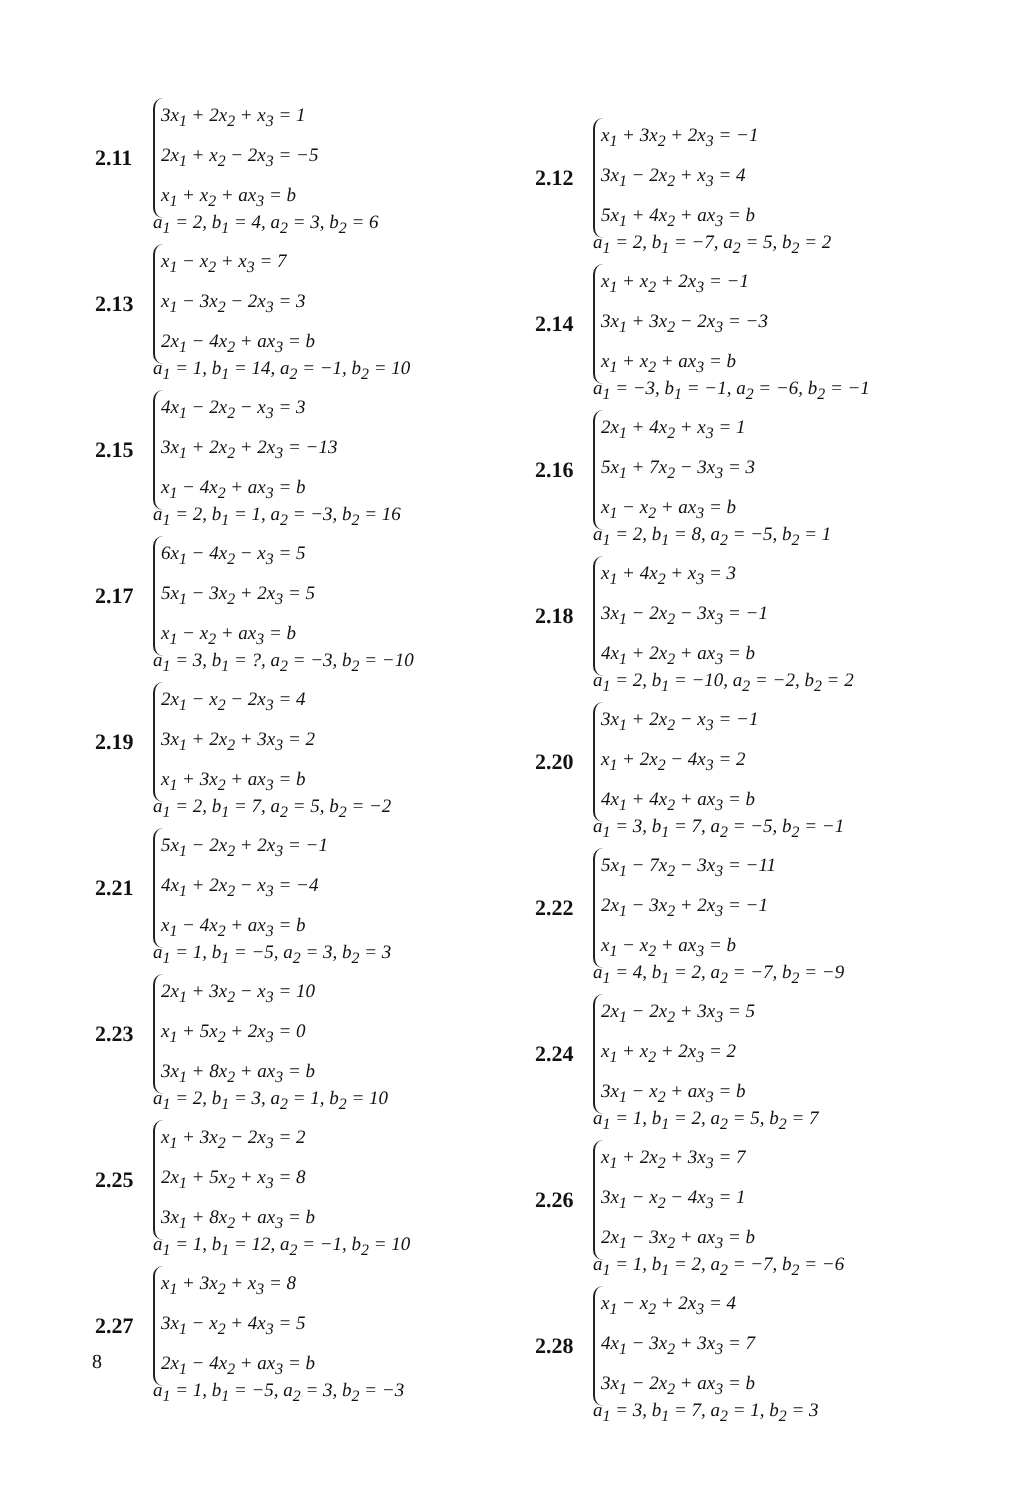2.11
3x<sub>1</sub> + 2x<sub>2</sub> + x<sub>3</sub> = 1
2x<sub>1</sub> + x<sub>2</sub> − 2x<sub>3</sub> = −5
x<sub>1</sub> + x<sub>2</sub> + ax<sub>3</sub> = b
a<sub>1</sub> = 2, b<sub>1</sub> = 4, a<sub>2</sub> = 3, b<sub>2</sub> = 6
2.13
x<sub>1</sub> − x<sub>2</sub> + x<sub>3</sub> = 7
x<sub>1</sub> − 3x<sub>2</sub> − 2x<sub>3</sub> = 3
2x<sub>1</sub> − 4x<sub>2</sub> + ax<sub>3</sub> = b
a<sub>1</sub> = 1, b<sub>1</sub> = 14, a<sub>2</sub> = −1, b<sub>2</sub> = 10
2.15
4x<sub>1</sub> − 2x<sub>2</sub> − x<sub>3</sub> = 3
3x<sub>1</sub> + 2x<sub>2</sub> + 2x<sub>3</sub> = −13
x<sub>1</sub> − 4x<sub>2</sub> + ax<sub>3</sub> = b
a<sub>1</sub> = 2, b<sub>1</sub> = 1, a<sub>2</sub> = −3, b<sub>2</sub> = 16
2.17
6x<sub>1</sub> − 4x<sub>2</sub> − x<sub>3</sub> = 5
5x<sub>1</sub> − 3x<sub>2</sub> + 2x<sub>3</sub> = 5
x<sub>1</sub> − x<sub>2</sub> + ax<sub>3</sub> = b
a<sub>1</sub> = 3, b<sub>1</sub> = ?, a<sub>2</sub> = −3, b<sub>2</sub> = −10
2.19
2x<sub>1</sub> − x<sub>2</sub> − 2x<sub>3</sub> = 4
3x<sub>1</sub> + 2x<sub>2</sub> + 3x<sub>3</sub> = 2
x<sub>1</sub> + 3x<sub>2</sub> + ax<sub>3</sub> = b
a<sub>1</sub> = 2, b<sub>1</sub> = 7, a<sub>2</sub> = 5, b<sub>2</sub> = −2
2.21
5x<sub>1</sub> − 2x<sub>2</sub> + 2x<sub>3</sub> = −1
4x<sub>1</sub> + 2x<sub>2</sub> − x<sub>3</sub> = −4
x<sub>1</sub> − 4x<sub>2</sub> + ax<sub>3</sub> = b
a<sub>1</sub> = 1, b<sub>1</sub> = −5, a<sub>2</sub> = 3, b<sub>2</sub> = 3
2.23
2x<sub>1</sub> + 3x<sub>2</sub> − x<sub>3</sub> = 10
x<sub>1</sub> + 5x<sub>2</sub> + 2x<sub>3</sub> = 0
3x<sub>1</sub> + 8x<sub>2</sub> + ax<sub>3</sub> = b
a<sub>1</sub> = 2, b<sub>1</sub> = 3, a<sub>2</sub> = 1, b<sub>2</sub> = 10
2.25
x<sub>1</sub> + 3x<sub>2</sub> − 2x<sub>3</sub> = 2
2x<sub>1</sub> + 5x<sub>2</sub> + x<sub>3</sub> = 8
3x<sub>1</sub> + 8x<sub>2</sub> + ax<sub>3</sub> = b
a<sub>1</sub> = 1, b<sub>1</sub> = 12, a<sub>2</sub> = −1, b<sub>2</sub> = 10
2.27
x<sub>1</sub> + 3x<sub>2</sub> + x<sub>3</sub> = 8
3x<sub>1</sub> − x<sub>2</sub> + 4x<sub>3</sub> = 5
2x<sub>1</sub> − 4x<sub>2</sub> + ax<sub>3</sub> = b
a<sub>1</sub> = 1, b<sub>1</sub> = −5, a<sub>2</sub> = 3, b<sub>2</sub> = −3
2.12
x<sub>1</sub> + 3x<sub>2</sub> + 2x<sub>3</sub> = −1
3x<sub>1</sub> − 2x<sub>2</sub> + x<sub>3</sub> = 4
5x<sub>1</sub> + 4x<sub>2</sub> + ax<sub>3</sub> = b
a<sub>1</sub> = 2, b<sub>1</sub> = −7, a<sub>2</sub> = 5, b<sub>2</sub> = 2
2.14
x<sub>1</sub> + x<sub>2</sub> + 2x<sub>3</sub> = −1
3x<sub>1</sub> + 3x<sub>2</sub> − 2x<sub>3</sub> = −3
x<sub>1</sub> + x<sub>2</sub> + ax<sub>3</sub> = b
a<sub>1</sub> = −3, b<sub>1</sub> = −1, a<sub>2</sub> = −6, b<sub>2</sub> = −1
2.16
2x<sub>1</sub> + 4x<sub>2</sub> + x<sub>3</sub> = 1
5x<sub>1</sub> + 7x<sub>2</sub> − 3x<sub>3</sub> = 3
x<sub>1</sub> − x<sub>2</sub> + ax<sub>3</sub> = b
a<sub>1</sub> = 2, b<sub>1</sub> = 8, a<sub>2</sub> = −5, b<sub>2</sub> = 1
2.18
x<sub>1</sub> + 4x<sub>2</sub> + x<sub>3</sub> = 3
3x<sub>1</sub> − 2x<sub>2</sub> − 3x<sub>3</sub> = −1
4x<sub>1</sub> + 2x<sub>2</sub> + ax<sub>3</sub> = b
a<sub>1</sub> = 2, b<sub>1</sub> = −10, a<sub>2</sub> = −2, b<sub>2</sub> = 2
2.20
3x<sub>1</sub> + 2x<sub>2</sub> − x<sub>3</sub> = −1
x<sub>1</sub> + 2x<sub>2</sub> − 4x<sub>3</sub> = 2
4x<sub>1</sub> + 4x<sub>2</sub> + ax<sub>3</sub> = b
a<sub>1</sub> = 3, b<sub>1</sub> = 7, a<sub>2</sub> = −5, b<sub>2</sub> = −1
2.22
5x<sub>1</sub> − 7x<sub>2</sub> − 3x<sub>3</sub> = −11
2x<sub>1</sub> − 3x<sub>2</sub> + 2x<sub>3</sub> = −1
x<sub>1</sub> − x<sub>2</sub> + ax<sub>3</sub> = b
a<sub>1</sub> = 4, b<sub>1</sub> = 2, a<sub>2</sub> = −7, b<sub>2</sub> = −9
2.24
2x<sub>1</sub> − 2x<sub>2</sub> + 3x<sub>3</sub> = 5
x<sub>1</sub> + x<sub>2</sub> + 2x<sub>3</sub> = 2
3x<sub>1</sub> − x<sub>2</sub> + ax<sub>3</sub> = b
a<sub>1</sub> = 1, b<sub>1</sub> = 2, a<sub>2</sub> = 5, b<sub>2</sub> = 7
2.26
x<sub>1</sub> + 2x<sub>2</sub> + 3x<sub>3</sub> = 7
3x<sub>1</sub> − x<sub>2</sub> − 4x<sub>3</sub> = 1
2x<sub>1</sub> − 3x<sub>2</sub> + ax<sub>3</sub> = b
a<sub>1</sub> = 1, b<sub>1</sub> = 2, a<sub>2</sub> = −7, b<sub>2</sub> = −6
2.28
x<sub>1</sub> − x<sub>2</sub> + 2x<sub>3</sub> = 4
4x<sub>1</sub> − 3x<sub>2</sub> + 3x<sub>3</sub> = 7
3x<sub>1</sub> − 2x<sub>2</sub> + ax<sub>3</sub> = b
a<sub>1</sub> = 3, b<sub>1</sub> = 7, a<sub>2</sub> = 1, b<sub>2</sub> = 3
8